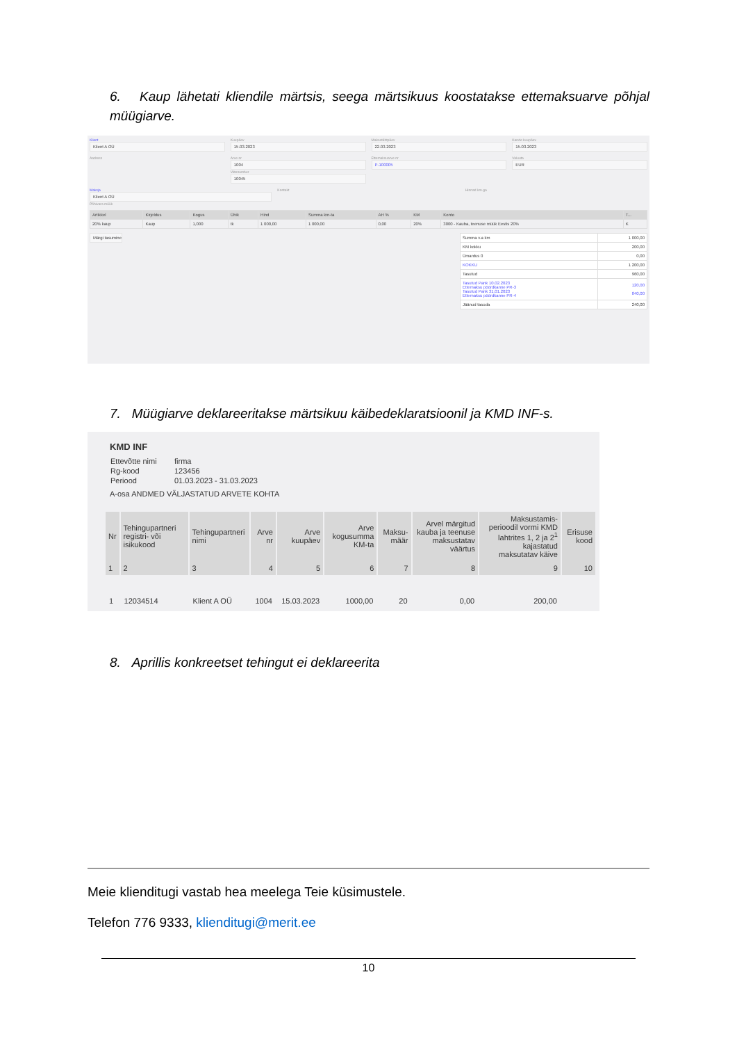6. Kaup lähetati kliendile märtsis, seega märtsikuus koostatakse ettemaksuarve põhjal müügiarve.
Klient
Klient A OÜ
Kuupäev
15.03.2023
Maksetähtpäev
22.03.2023
Kande kuupäev
15.03.2023
Aadress Arve nr
1004
Viitenumber
10045
Ettemaksuarve nr
P-100005
Valuuta
EUR
Maksja
Klient A OÜ
Põhivara müük
Kontakt Hinnad km-ga
| Artikkel | Kirjeldus | Kogus | Ühik | Hind | Summa km-ta | AH % | KM | Konto | T... |
| --- | --- | --- | --- | --- | --- | --- | --- | --- | --- |
| 20% kaup | Kaup | 1,000 | tk | 1 000,00 | 1 000,00 | 0,00 | 20% | 3000 - Kauba, teenuse müük Eestis 20% | K |
Märgi tasumine
| Summa v.a km | 1 000,00 |
| KM kokku | 200,00 |
| Ümardus 0 | 0,00 |
| KOKKU | 1 200,00 |
| Tasutud | 960,00 |
| Tasutud Pank 10.02.2023 Ettemaksu pöördkanne PR-3 Tasutud Pank 31.01.2023 Ettemaksu pöördkanne PR-4 | 120,00 840,00 |
| Jäänud tasuda | 240,00 |
7. Müügiarve deklareeritakse märtsikuu käibedeklaratsioonil ja KMD INF-s.
KMD INF
| Ettevõtte nimi | firma |
| Rg-kood | 123456 |
| Periood | 01.03.2023 - 31.03.2023 |
A-osa ANDMED VÄLJASTATUD ARVETE KOHTA
| Nr | Tehingupartneri registri- või isikukood | Tehingupartneri nimi | Arve nr | Arve kuupäev | Arve kogusumma KM-ta | Maksu-määr | Arvel märgitud kauba ja teenuse maksustatav väärtus | Maksustamis-perioodil vormi KMD lahtrites 1, 2 ja 2<sup>1</sup> kajastatud maksutatav käive | Erisuse kood |
| --- | --- | --- | --- | --- | --- | --- | --- | --- | --- |
| 1 | 2 | 3 | 4 | 5 | 6 | 7 | 8 | 9 | 10 |
| 1 | 12034514 | Klient A OÜ | 1004 | 15.03.2023 | 1000,00 | 20 | 0,00 | 200,00 | |
8. Aprillis konkreetset tehingut ei deklareerita
Meie klienditugi vastab hea meelega Teie küsimustele.
Telefon 776 9333, klienditugi@merit.ee
10